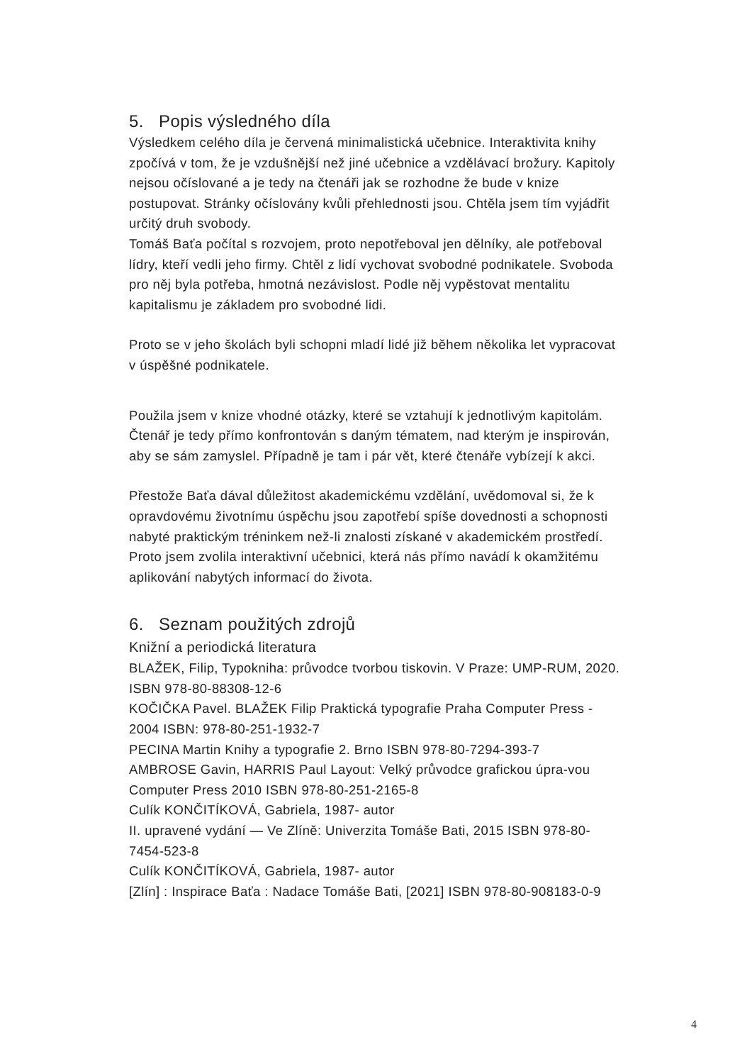5. Popis výsledného díla
Výsledkem celého díla je červená minimalistická učebnice. Interaktivita knihy zpočívá v tom, že je vzdušnější než jiné učebnice a vzdělávací brožury. Kapitoly nejsou očíslované a je tedy na čtenáři jak se rozhodne že bude v knize postupovat. Stránky očíslovány kvůli přehlednosti jsou. Chtěla jsem tím vyjádřit určitý druh svobody.
Tomáš Baťa počítal s rozvojem, proto nepotřeboval jen dělníky, ale potřeboval lídry, kteří vedli jeho firmy. Chtěl z lidí vychovat svobodné podnikatele. Svoboda pro něj byla potřeba, hmotná nezávislost. Podle něj vypěstovat mentalitu kapitalismu je základem pro svobodné lidi.
Proto se v jeho školách byli schopni mladí lidé již během několika let vypracovat v úspěšné podnikatele.
Použila jsem v knize vhodné otázky, které se vztahují k jednotlivým kapitolám. Čtenář je tedy přímo konfrontován s daným tématem, nad kterým je inspirován, aby se sám zamyslel. Případně je tam i pár vět, které čtenáře vybízejí k akci.
Přestože Baťa dával důležitost akademickému vzdělání, uvědomoval si, že k opravdovému životnímu úspěchu jsou zapotřebí spíše dovednosti a schopnosti nabyté praktickým tréninkem než-li znalosti získané v akademickém prostředí. Proto jsem zvolila interaktivní učebnici, která nás přímo navádí k okamžitému aplikování nabytých informací do života.
6. Seznam použitých zdrojů
Knižní a periodická literatura
BLAŽEK, Filip, Typokniha: průvodce tvorbou tiskovin. V Praze: UMP-RUM, 2020. ISBN 978-80-88308-12-6
KOČIČKA Pavel. BLAŽEK Filip Praktická typografie Praha Computer Press - 2004 ISBN: 978-80-251-1932-7
PECINA Martin Knihy a typografie 2. Brno ISBN 978-80-7294-393-7
AMBROSE Gavin, HARRIS Paul Layout: Velký průvodce grafickou úpra-vou Computer Press 2010 ISBN 978-80-251-2165-8
Culík KONČITÍKOVÁ, Gabriela, 1987- autor
II. upravené vydání — Ve Zlíně: Univerzita Tomáše Bati, 2015 ISBN 978-80-7454-523-8
Culík KONČITÍKOVÁ, Gabriela, 1987- autor
[Zlín] : Inspirace Baťa : Nadace Tomáše Bati, [2021] ISBN 978-80-908183-0-9
4